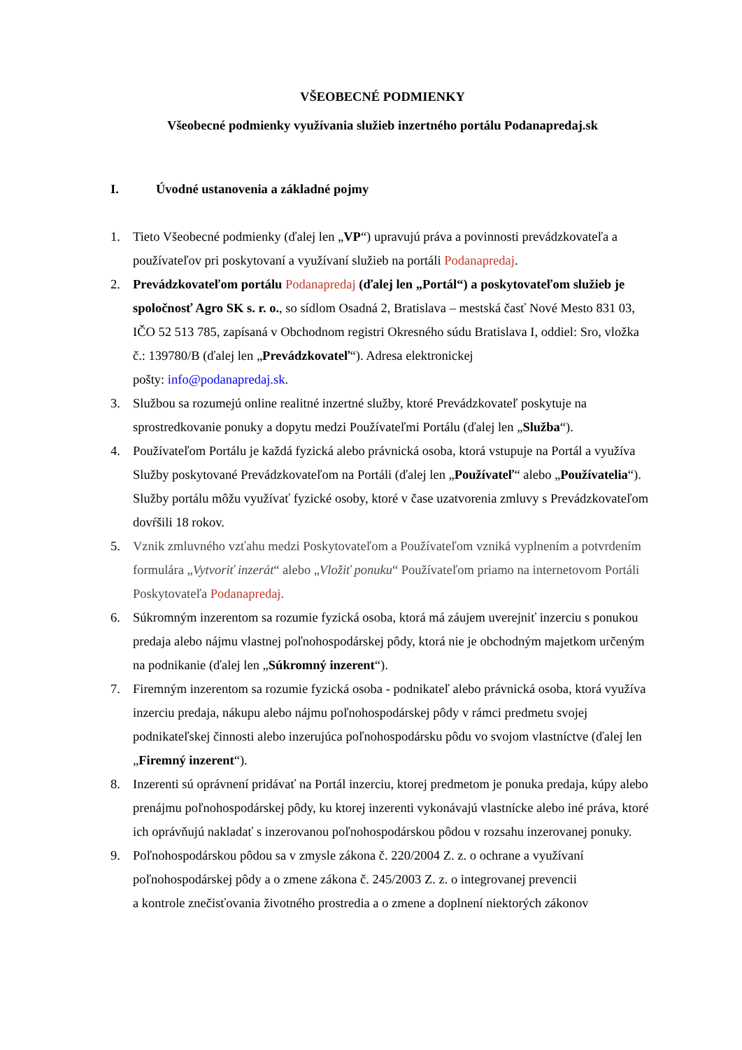VŠEOBECNÉ PODMIENKY
Všeobecné podmienky využívania služieb inzertného portálu Podanapredaj.sk
I. Úvodné ustanovenia a základné pojmy
1. Tieto Všeobecné podmienky (ďalej len „VP“) upravujú práva a povinnosti prevádzkovateľa a používateľov pri poskytovaní a využívaní služieb na portáli Podanapredaj.
2. Prevádzkovateľom portálu Podanapredaj (ďalej len „Portál“) a poskytovateľom služieb je spoločnosť Agro SK s. r. o., so sídlom Osadná 2, Bratislava – mestská časť Nové Mesto 831 03, IČO 52 513 785, zapísaná v Obchodnom registri Okresného súdu Bratislava I, oddiel: Sro, vložka č.: 139780/B (ďalej len „Prevádzkovateľ“). Adresa elektronickej
pošty: info@podanapredaj.sk.
3. Službou sa rozumejú online realitné inzertné služby, ktoré Prevádzkovateľ poskytuje na sprostredkovanie ponuky a dopytu medzi Používateľmi Portálu (ďalej len „Služba“).
4. Používateľom Portálu je každá fyzická alebo právnická osoba, ktorá vstupuje na Portál a využíva Služby poskytované Prevádzkovateľom na Portáli (ďalej len „Používateľ“ alebo „Používatelia“). Služby portálu môžu využívať fyzické osoby, ktoré v čase uzatvorenia zmluvy s Prevádzkovateľom dovŕšili 18 rokov.
5. Vznik zmluvného vzťahu medzi Poskytovateľom a Používateľom vzniká vyplnením a potvrdením formulára „Vytvoriť inzerát“ alebo „Vložiť ponuku“ Používateľom priamo na internetovom Portáli Poskytovateľa Podanapredaj.
6. Súkromným inzerentom sa rozumie fyzická osoba, ktorá má záujem uverejniť inzerciu s ponukou predaja alebo nájmu vlastnej poľnohospodárskej pôdy, ktorá nie je obchodným majetkom určeným na podnikanie (ďalej len „Súkromný inzerent“).
7. Firemným inzerentom sa rozumie fyzická osoba - podnikateľ alebo právnická osoba, ktorá využíva inzerciu predaja, nákupu alebo nájmu poľnohospodárskej pôdy v rámci predmetu svojej podnikateľskej činnosti alebo inzerujúca poľnohospodársku pôdu vo svojom vlastníctve (ďalej len „Firemný inzerent“).
8. Inzerenti sú oprávnení pridávať na Portál inzerciu, ktorej predmetom je ponuka predaja, kúpy alebo prenájmu poľnohospodárskej pôdy, ku ktorej inzerenti vykonávajú vlastnícke alebo iné práva, ktoré ich oprávňujú nakladať s inzerovanou poľnohospodárskou pôdou v rozsahu inzerovanej ponuky.
9. Poľnohospodárskou pôdou sa v zmysle zákona č. 220/2004 Z. z. o ochrane a využívaní poľnohospodárskej pôdy a o zmene zákona č. 245/2003 Z. z. o integrovanej prevencii
a kontrole znečisťovania životného prostredia a o zmene a doplnení niektorých zákonov